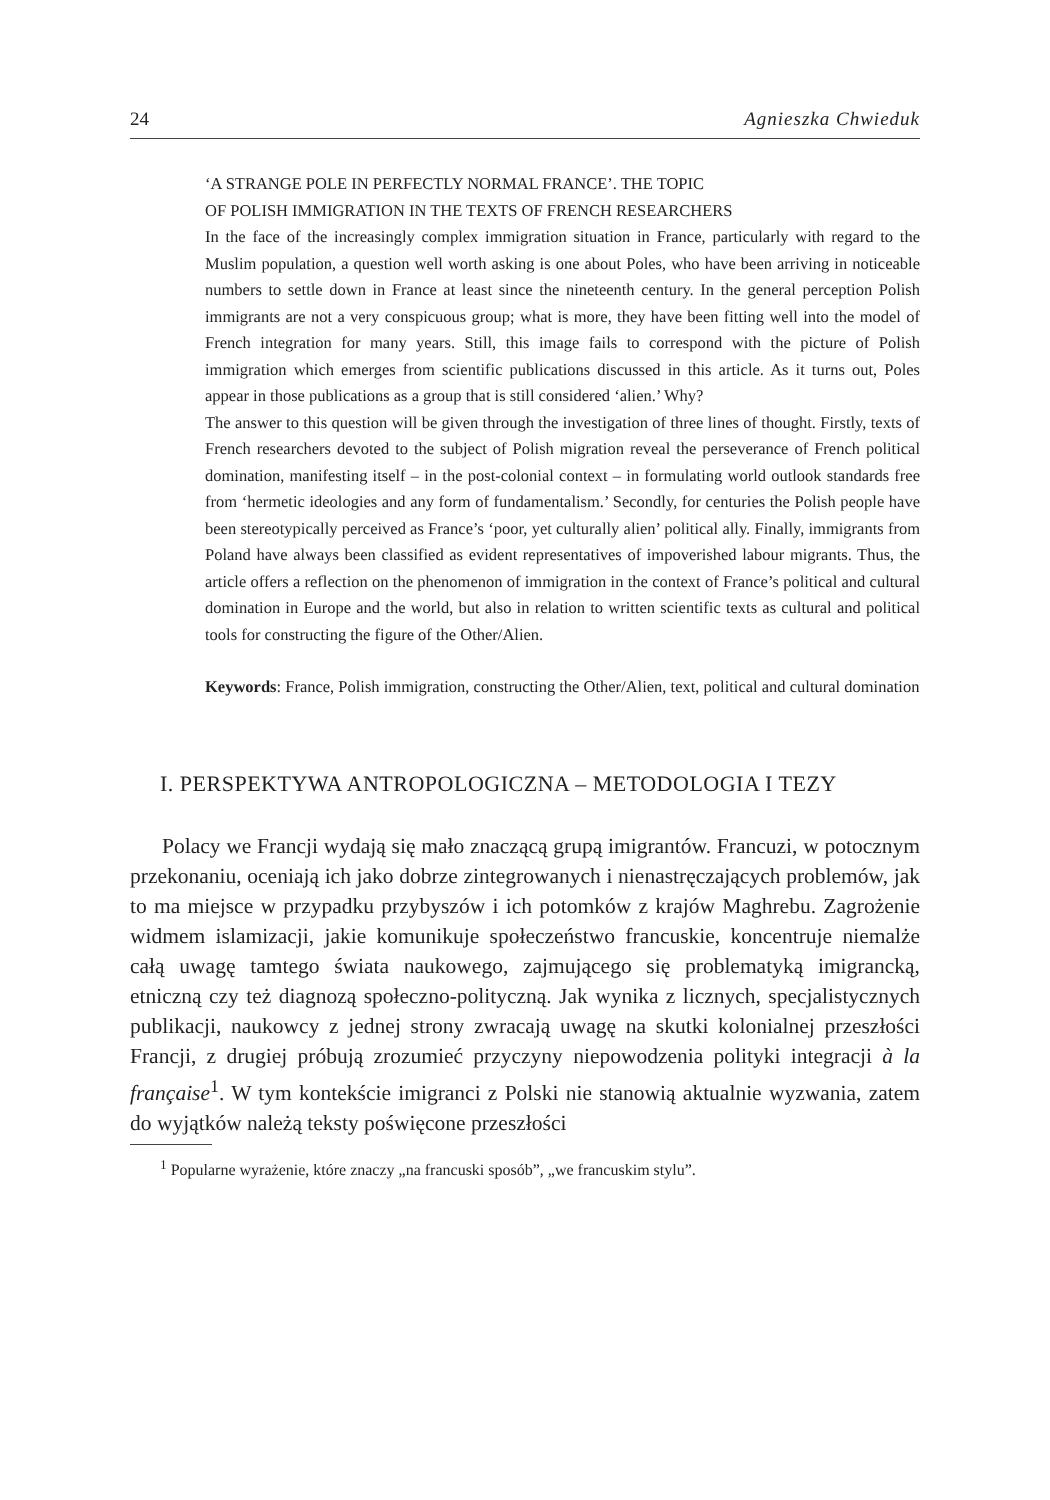24 Agnieszka Chwieduk
‘A STRANGE POLE IN PERFECTLY NORMAL FRANCE’. THE TOPIC
OF POLISH IMMIGRATION IN THE TEXTS OF FRENCH RESEARCHERS
In the face of the increasingly complex immigration situation in France, particularly with regard to the Muslim population, a question well worth asking is one about Poles, who have been arriving in noticeable numbers to settle down in France at least since the nineteenth century. In the general perception Polish immigrants are not a very conspicuous group; what is more, they have been fitting well into the model of French integration for many years. Still, this image fails to correspond with the picture of Polish immigration which emerges from scientific publications discussed in this article. As it turns out, Poles appear in those publications as a group that is still considered ‘alien.’ Why?
The answer to this question will be given through the investigation of three lines of thought. Firstly, texts of French researchers devoted to the subject of Polish migration reveal the perseverance of French political domination, manifesting itself – in the post-colonial context – in formulating world outlook standards free from ‘hermetic ideologies and any form of fundamentalism.’ Secondly, for centuries the Polish people have been stereotypically perceived as France’s ‘poor, yet culturally alien’ political ally. Finally, immigrants from Poland have always been classified as evident representatives of impoverished labour migrants. Thus, the article offers a reflection on the phenomenon of immigration in the context of France’s political and cultural domination in Europe and the world, but also in relation to written scientific texts as cultural and political tools for constructing the figure of the Other/Alien.
Keywords: France, Polish immigration, constructing the Other/Alien, text, political and cultural domination
I. PERSPEKTYWA ANTROPOLOGICZNA – METODOLOGIA I TEZY
Polacy we Francji wydają się mało znaczącą grupą imigrantów. Francuzi, w potocznym przekonaniu, oceniają ich jako dobrze zintegrowanych i nienastręczających problemów, jak to ma miejsce w przypadku przybyszów i ich potomków z krajów Maghrebu. Zagrożenie widmem islamizacji, jakie komunikuje społeczeństwo francuskie, koncentruje niemalże całą uwagę tamtego świata naukowego, zajmującego się problematyką imigrancką, etniczną czy też diagnozą społeczno-polityczną. Jak wynika z licznych, specjalistycznych publikacji, naukowcy z jednej strony zwracają uwagę na skutki kolonialnej przeszłości Francji, z drugiej próbują zrozumieć przyczyny niepowodzenia polityki integracji à la française<sup>1</sup>. W tym kontekście imigranci z Polski nie stanowią aktualnie wyzwania, zatem do wyjątków należą teksty poświęcone przeszłości
<sup>1</sup> Popularne wyrażenie, które znaczy „na francuski sposób”, „we francuskim stylu”.